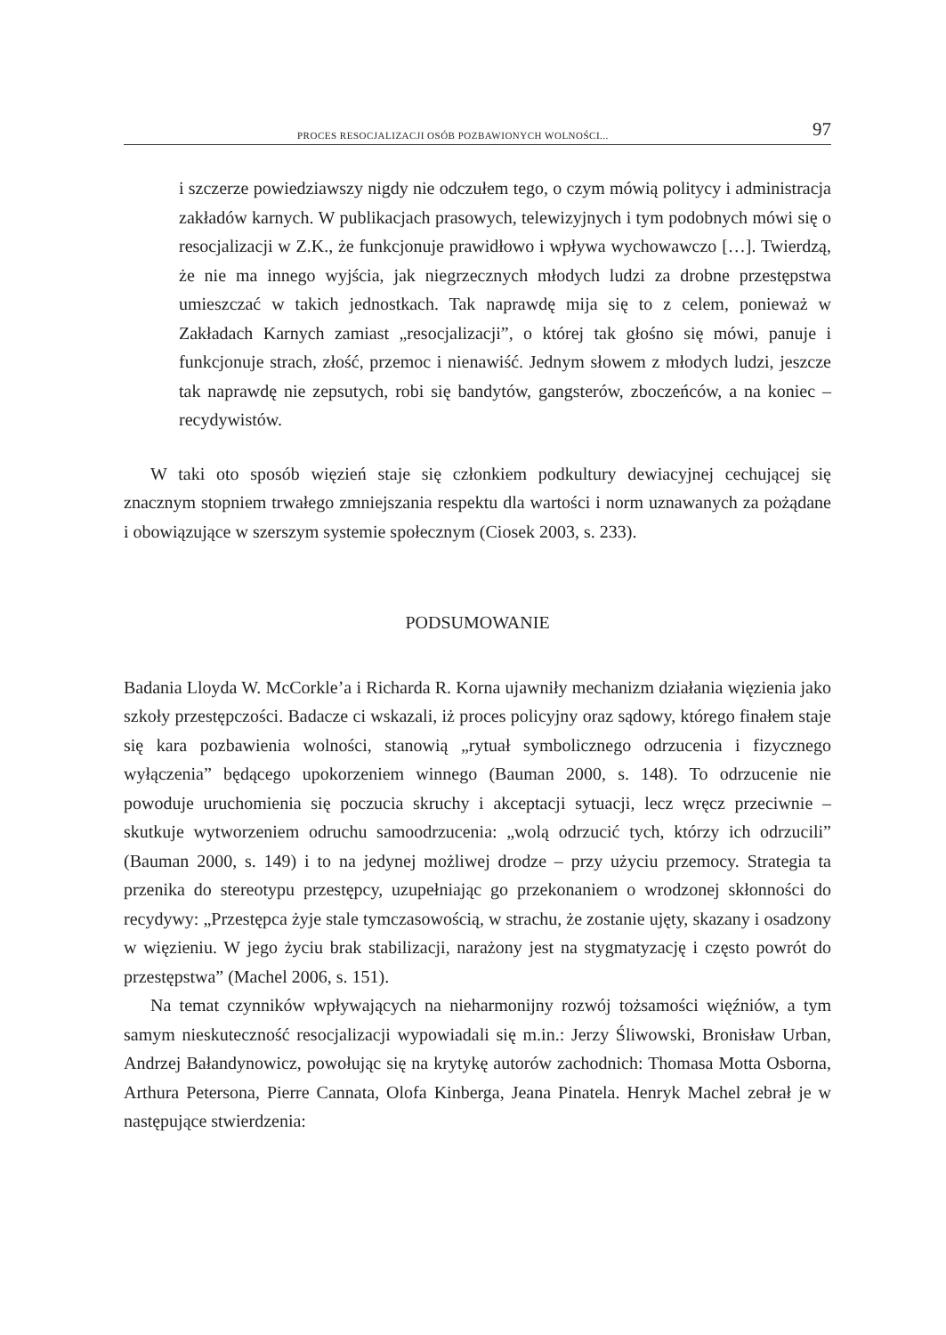PROCES RESOCJALIZACJI OSÓB POZBAWIONYCH WOLNOŚCI... 97
i szczerze powiedziawszy nigdy nie odczułem tego, o czym mówią politycy i administracja zakładów karnych. W publikacjach prasowych, telewizyjnych i tym podobnych mówi się o resocjalizacji w Z.K., że funkcjonuje prawidłowo i wpływa wychowawczo […]. Twierdzą, że nie ma innego wyjścia, jak niegrzecznych młodych ludzi za drobne przestępstwa umieszczać w takich jednostkach. Tak naprawdę mija się to z celem, ponieważ w Zakładach Karnych zamiast „resocjalizacji”, o której tak głośno się mówi, panuje i funkcjonuje strach, złość, przemoc i nienawiść. Jednym słowem z młodych ludzi, jeszcze tak naprawdę nie zepsutych, robi się bandytów, gangsterów, zboczeńców, a na koniec – recydywistów.
W taki oto sposób więzień staje się członkiem podkultury dewiacyjnej cechującej się znacznym stopniem trwałego zmniejszania respektu dla wartości i norm uznawanych za pożądane i obowiązujące w szerszym systemie społecznym (Ciosek 2003, s. 233).
PODSUMOWANIE
Badania Lloyda W. McCorkle’a i Richarda R. Korna ujawniły mechanizm działania więzienia jako szkoły przestępczości. Badacze ci wskazali, iż proces policyjny oraz sądowy, którego finałem staje się kara pozbawienia wolności, stanowią „rytuał symbolicznego odrzucenia i fizycznego wyłączenia” będącego upokorzeniem winnego (Bauman 2000, s. 148). To odrzucenie nie powoduje uruchomienia się poczucia skruchy i akceptacji sytuacji, lecz wręcz przeciwnie – skutkuje wytworzeniem odruchu samoodrzucenia: „wolą odrzucić tych, którzy ich odrzucili” (Bauman 2000, s. 149) i to na jedynej możliwej drodze – przy użyciu przemocy. Strategia ta przenika do stereotypu przestępcy, uzupełniając go przekonaniem o wrodzonej skłonności do recydywy: „Przestępca żyje stale tymczasowością, w strachu, że zostanie ujęty, skazany i osadzony w więzieniu. W jego życiu brak stabilizacji, narażony jest na stygmatyzację i często powrót do przestępstwa” (Machel 2006, s. 151).
Na temat czynników wpływających na nieharmonijny rozwój tożsamości więźniów, a tym samym nieskuteczność resocjalizacji wypowiadali się m.in.: Jerzy Śliwowski, Bronisław Urban, Andrzej Bałandynowicz, powołując się na krytykę autorów zachodnich: Thomasa Motta Osborna, Arthura Petersona, Pierre Cannata, Olofa Kinberga, Jeana Pinatela. Henryk Machel zebrał je w następujące stwierdzenia: